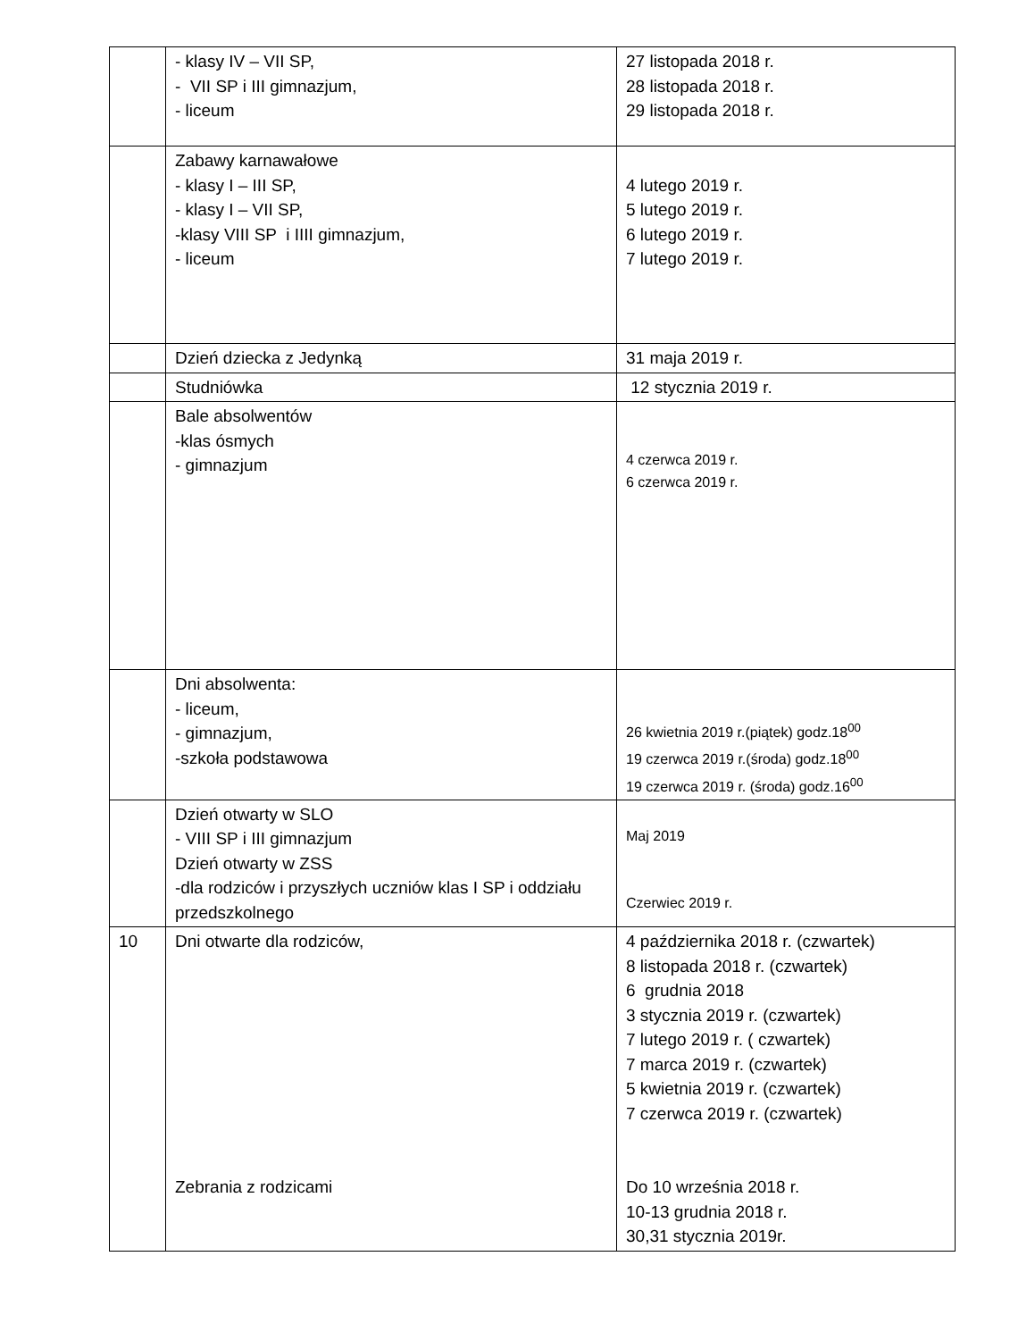| | - klasy IV – VII SP, - VII SP i III gimnazjum, - liceum | 27 listopada 2018 r. 28 listopada 2018 r. 29 listopada 2018 r. |
| | Zabawy karnawałowe - klasy I – III SP, - klasy I – VII SP, -klasy VIII SP i IIII gimnazjum, - liceum | 4 lutego 2019 r. 5 lutego 2019 r. 6 lutego 2019 r. 7 lutego 2019 r. |
| | Dzień dziecka z Jedynką | 31 maja 2019 r. |
| | Studniówka | 12 stycznia 2019 r. |
| | Bale absolwentów -klas ósmych - gimnazjum | 4 czerwca 2019 r. 6 czerwca 2019 r. |
| | Dni absolwenta: - liceum, - gimnazjum, -szkoła podstawowa | 26 kwietnia 2019 r.(piątek) godz.18<sup>00</sup> 19 czerwca 2019 r.(środa) godz.18<sup>00</sup> 19 czerwca 2019 r. (środa) godz.16<sup>00</sup> |
| | Dzień otwarty w SLO - VIII SP i III gimnazjum Dzień otwarty w ZSS -dla rodziców i przyszłych uczniów klas I SP i oddziału przedszkolnego | Maj 2019 Czerwiec 2019 r. |
| 10 | Dni otwarte dla rodziców, Zebrania z rodzicami | 4 października 2018 r. (czwartek) 8 listopada 2018 r. (czwartek) 6 grudnia 2018 3 stycznia 2019 r. (czwartek) 7 lutego 2019 r. ( czwartek) 7 marca 2019 r. (czwartek) 5 kwietnia 2019 r. (czwartek) 7 czerwca 2019 r. (czwartek) Do 10 września 2018 r. 10-13 grudnia 2018 r. 30,31 stycznia 2019r. |